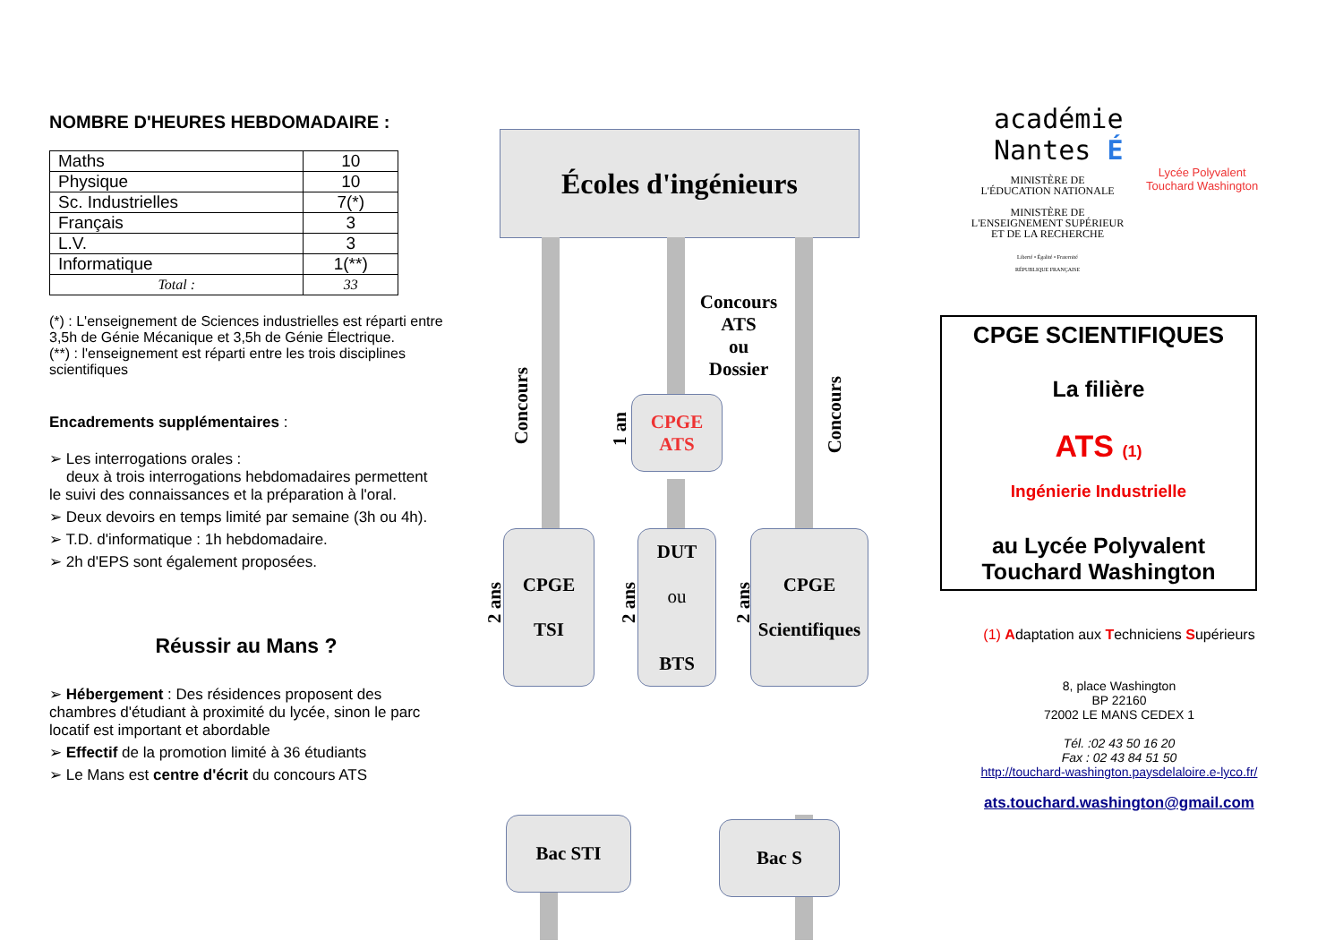NOMBRE D'HEURES HEBDOMADAIRE :
| Maths | 10 |
| Physique | 10 |
| Sc. Industrielles | 7(*) |
| Français | 3 |
| L.V. | 3 |
| Informatique | 1(**) |
| Total : | 33 |
(*) : L'enseignement de Sciences industrielles est réparti entre 3,5h de Génie Mécanique et 3,5h de Génie Électrique.
(**) : l'enseignement est réparti entre les trois disciplines scientifiques
Encadrements supplémentaires :
➢ Les interrogations orales :
deux à trois interrogations hebdomadaires permettent le suivi des connaissances et la préparation à l'oral.
➢ Deux devoirs en temps limité par semaine (3h ou 4h).
➢ T.D. d'informatique : 1h hebdomadaire.
➢ 2h d'EPS sont également proposées.
Réussir au Mans ?
➢ Hébergement : Des résidences proposent des chambres d'étudiant à proximité du lycée, sinon le parc locatif est important et abordable
➢ Effectif de la promotion limité à 36 étudiants
➢ Le Mans est centre d'écrit du concours ATS
Écoles d'ingénieurs
Concours
Concours
1 an
Concours
ATS
ou
Dossier
CPGE
ATS
CPGE
TSI
DUT
ou
BTS
CPGE
Scientifiques
2 ans
2 ans
2 ans
Bac STI Bac S
académie
Nantes É
MINISTÈRE DE
L'ÉDUCATION NATIONALE
MINISTÈRE DE
L'ENSEIGNEMENT SUPÉRIEUR
ET DE LA RECHERCHE
Liberté • Égalité • Fraternité
RÉPUBLIQUE FRANÇAISE
Lycée Polyvalent
Touchard Washington
CPGE SCIENTIFIQUES
La filière
ATS (1)
Ingénierie Industrielle
au Lycée Polyvalent Touchard Washington
(1) Adaptation aux Techniciens Supérieurs
8, place Washington
BP 22160
72002 LE MANS CEDEX 1
Tél. :02 43 50 16 20
Fax : 02 43 84 51 50
http://touchard-washington.paysdelaloire.e-lyco.fr/
ats.touchard.washington@gmail.com